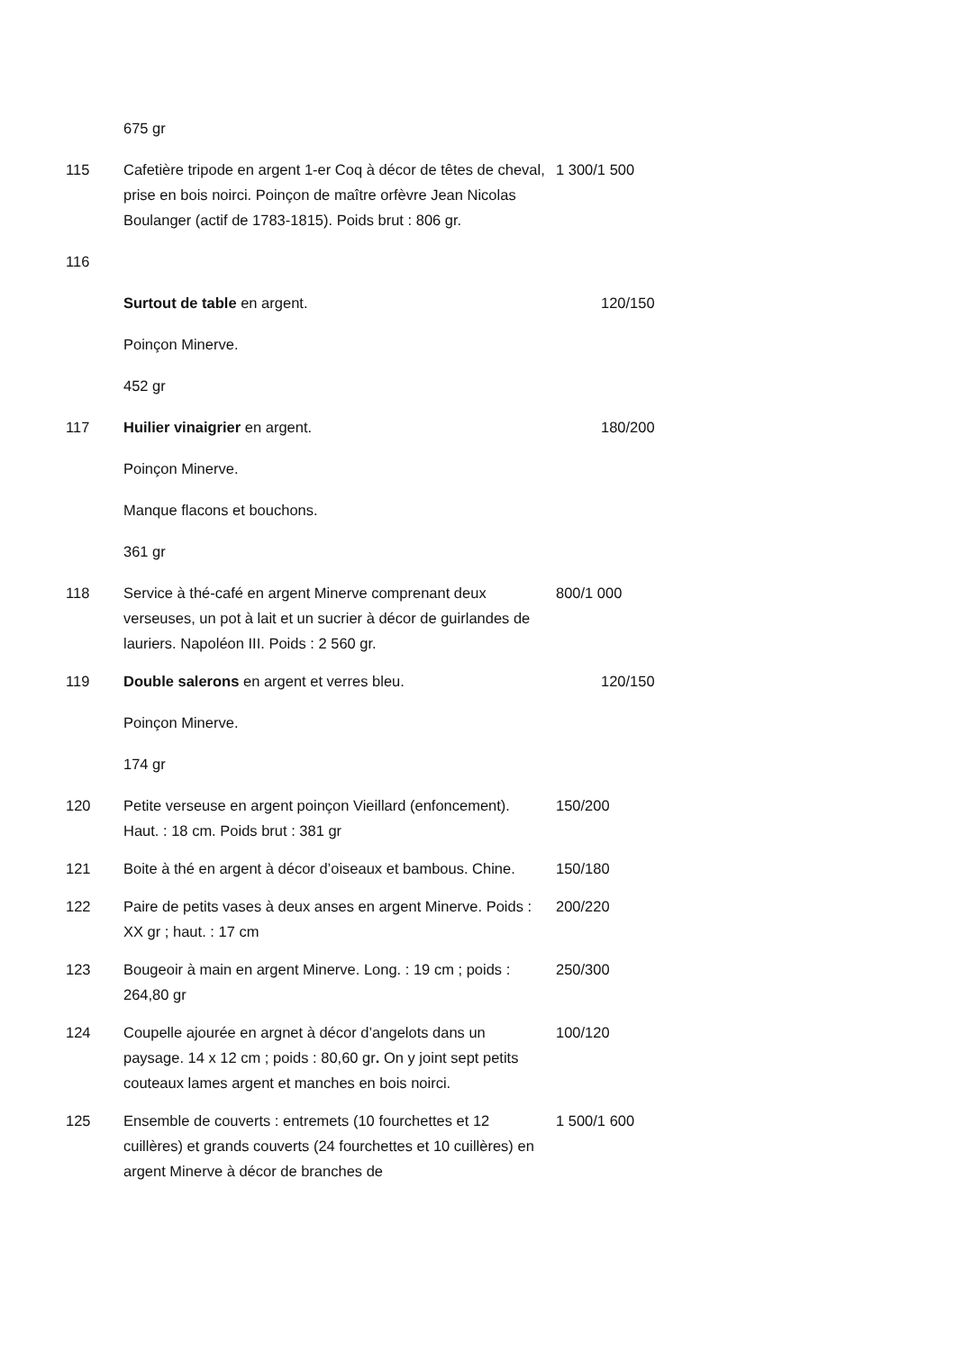675 gr
115 Cafetière tripode en argent 1-er Coq à décor de têtes de cheval, prise en bois noirci. Poinçon de maître orfèvre Jean Nicolas Boulanger (actif de 1783-1815). Poids brut : 806 gr.
1 300/1 500
116
Surtout de table en argent. 120/150
Poinçon Minerve.
452 gr
117 Huilier vinaigrier en argent. 180/200
Poinçon Minerve.
Manque flacons et bouchons.
361 gr
118 Service à thé-café en argent Minerve comprenant deux verseuses, un pot à lait et un sucrier à décor de guirlandes de lauriers. Napoléon III. Poids : 2 560 gr.
800/1 000
119 Double salerons en argent et verres bleu. 120/150
Poinçon Minerve.
174 gr
120 Petite verseuse en argent poinçon Vieillard (enfoncement). Haut. : 18 cm. Poids brut : 381 gr
150/200
121 Boite à thé en argent à décor d’oiseaux et bambous. Chine.
150/180
122 Paire de petits vases à deux anses en argent Minerve. Poids : XX gr ; haut. : 17 cm
200/220
123 Bougeoir à main en argent Minerve. Long. : 19 cm ; poids : 264,80 gr
250/300
124 Coupelle ajourée en argnet à décor d’angelots dans un paysage. 14 x 12 cm ; poids : 80,60 gr. On y joint sept petits couteaux lames argent et manches en bois noirci.
100/120
125 Ensemble de couverts : entremets (10 fourchettes et 12 cuillères) et grands couverts (24 fourchettes et 10 cuillères) en argent Minerve à décor de branches de
1 500/1 600